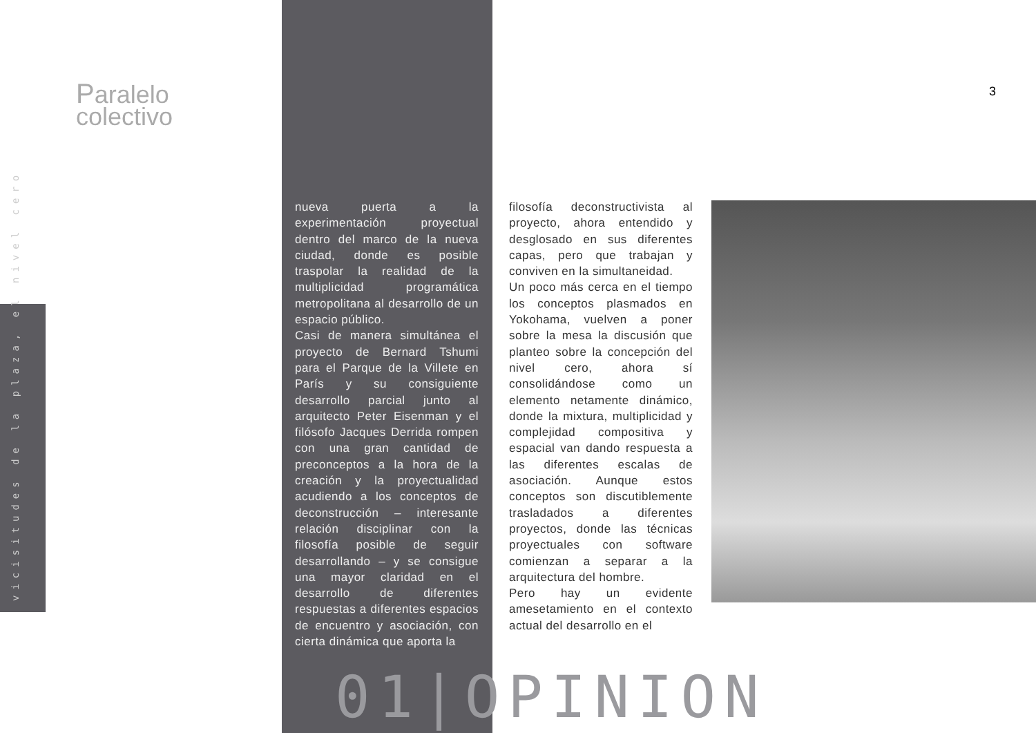Paralelo
colectivo
3
vicisitudes de la plaza, el nivel cero
nueva puerta a la experimentación proyectual dentro del marco de la nueva ciudad, donde es posible traspolar la realidad de la multiplicidad programática metropolitana al desarrollo de un espacio público.
Casi de manera simultánea el proyecto de Bernard Tshumi para el Parque de la Villete en París y su consiguiente desarrollo parcial junto al arquitecto Peter Eisenman y el filósofo Jacques Derrida rompen con una gran cantidad de preconceptos a la hora de la creación y la proyectualidad acudiendo a los conceptos de deconstrucción – interesante relación disciplinar con la filosofía posible de seguir desarrollando – y se consigue una mayor claridad en el desarrollo de diferentes respuestas a diferentes espacios de encuentro y asociación, con cierta dinámica que aporta la
filosofía deconstructivista al proyecto, ahora entendido y desglosado en sus diferentes capas, pero que trabajan y conviven en la simultaneidad.
Un poco más cerca en el tiempo los conceptos plasmados en Yokohama, vuelven a poner sobre la mesa la discusión que planteo sobre la concepción del nivel cero, ahora sí consolidándose como un elemento netamente dinámico, donde la mixtura, multiplicidad y complejidad compositiva y espacial van dando respuesta a las diferentes escalas de asociación. Aunque estos conceptos son discutiblemente trasladados a diferentes proyectos, donde las técnicas proyectuales con software comienzan a separar a la arquitectura del hombre.
Pero hay un evidente amesetamiento en el contexto actual del desarrollo en el
01|OPINION